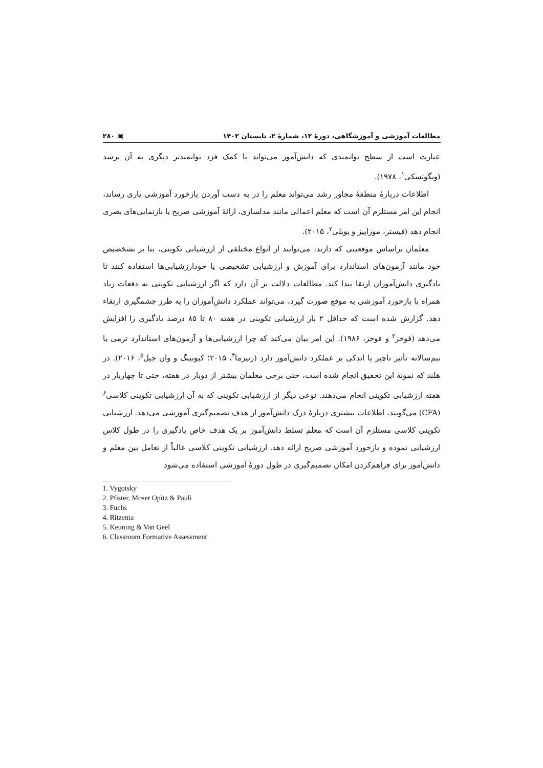مطالعات آموزشی و آموزشگاهی، دورهٔ ۱۲، شمارهٔ ۲، تابستان ۱۴۰۲ ▣ ۲۸۰
عبارت است از سطح توانمندی که دانش‌آموز می‌تواند با کمک فرد توانمندتر دیگری به آن برسد (ویگوتسکی<sup>۱</sup>، ۱۹۷۸).
اطلاعات دربارهٔ منطقهٔ مجاور رشد می‌تواند معلم را در به دست آوردن بازخورد آموزشی یاری رساند، انجام این امر مستلزم آن است که معلم اعمالی مانند مدلسازی، ارائهٔ آموزشی صریح یا بازنمایی‌های بصری انجام دهد (فیستر، موزاپیز و پویلی<sup>۲</sup>، ۲۰۱۵).
معلمان براساس موقعیتی که دارند، می‌توانند از انواع مختلفی از ارزشیابی تکوینی، بنا بر تشخصیص خود مانند آزمون‌های استاندارد برای آموزش و ارزشیابی تشخیصی یا خودارزشیابی‌ها استفاده کنند تا یادگیری دانش‌آموزان ارتقا پیدا کند. مطالعات دلالت بر آن دارد که اگر ارزشیابی تکوینی به دفعات زیاد همراه با بازخورد آموزشی به موقع صورت گیرد، می‌تواند عملکرد دانش‌آموزان را به طرز چشمگیری ارتقاء دهد. گزارش شده است که حداقل ۲ بار ارزشیابی تکوینی در هفته ۸۰ تا ۸۵ درصد یادگیری را افزایش می‌دهد (فوخز<sup>۳</sup> و فوخز، ۱۹۸۶). این امر بیان می‌کند که چرا ارزشیابی‌ها و آزمون‌های استاندارد ترمی یا نیم‌سالانه تأثیر ناچیز یا اندکی بر عملکرد دانش‌آموز دارد (رتیزما<sup>۴</sup>، ۲۰۱۵؛ کیونینگ و وان جیل<sup>۵</sup>، ۲۰۱۶). در هلند که نمونهٔ این تحقیق انجام شده است، حتی برخی معلمان بیشتر از دوبار در هفته، حتی تا چهاربار در هفته ارزشیابی تکوینی انجام می‌دهند. نوعی دیگر از ارزشیابی تکوینی که به آن ارزشیابی تکوینی کلاسی<sup>۶</sup> (CFA) می‌گویند، اطلاعات بیشتری دربارهٔ درک دانش‌آموز از هدف تصمیم‌گیری آموزشی می‌دهد. ارزشیابی تکوینی کلاسی مستلزم آن است که معلم تسلط دانش‌آموز بر یک هدف خاص یادگیری را در طول کلاس ارزشیابی نموده و بازخورد آموزشی صریح ارائه دهد. ارزشیابی تکوینی کلاسی غالباً از تعامل بین معلم و دانش‌آموز برای فراهم‌کردن امکان تصمیم‌گیری در طول دورهٔ آموزشی استفاده می‌شود
1. Vygotsky
2. Pfister, Moser Opitz & Pauli
3. Fuchs
4. Ritzema
5. Keuning & Van Geel
6. Classroom Formative Assessment